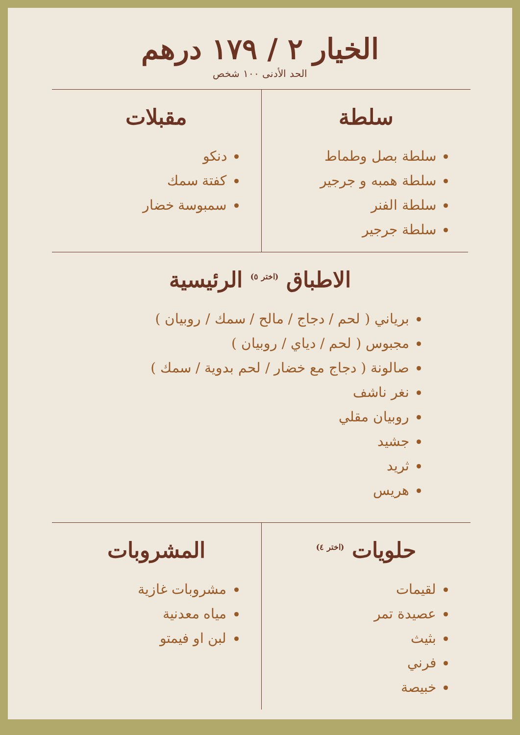الخيار ٢ / ١٧٩ درهم
الحد الأدنى ١٠٠ شخص
سلطة
سلطة بصل وطماط
سلطة همبه و جرجير
سلطة الفنر
سلطة جرجير
مقبلات
دنكو
كفتة سمك
سمبوسة خضار
الاطباق (اختر ٥) الرئيسية
برياني ( لحم / دجاج / مالح / سمك / روبيان )
مجبوس ( لحم / دياي / روبيان )
صالونة ( دجاج مع خضار / لحم بدوية / سمك )
نغر ناشف
روبيان مقلي
جشيد
ثريد
هريس
حلويات (اختر ٤)
لقيمات
عصيدة تمر
بثيث
فرني
خبيصة
المشروبات
مشروبات غازية
مياه معدنية
لبن او فيمتو